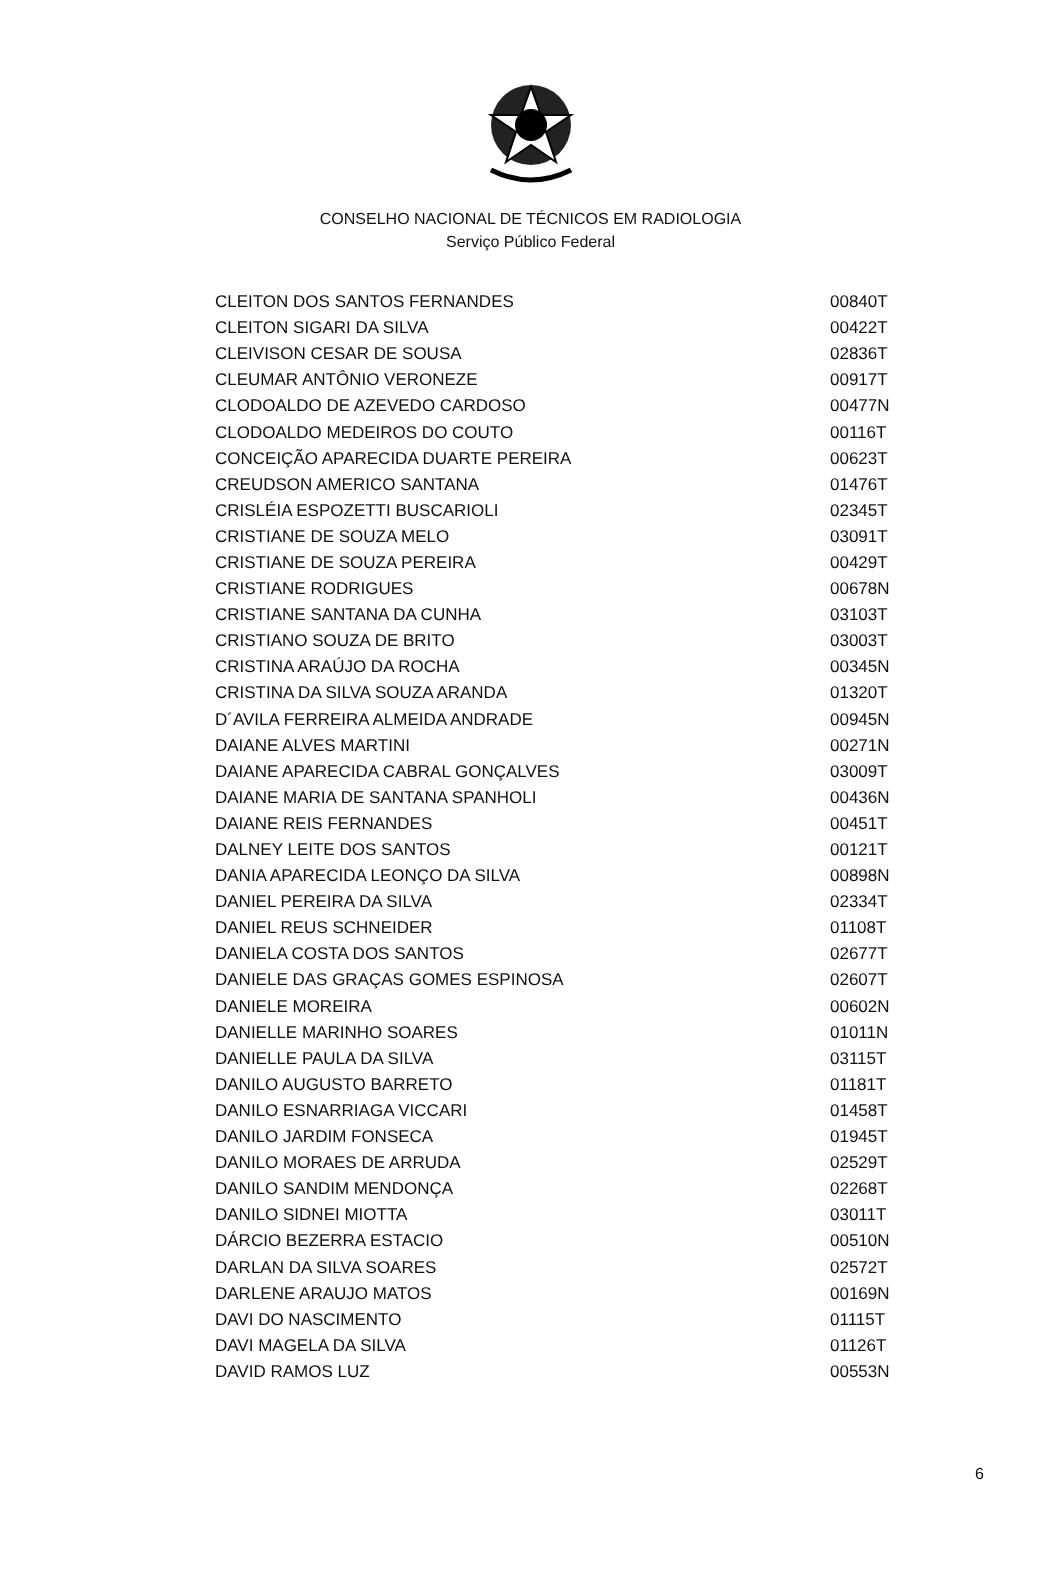CONSELHO NACIONAL DE TÉCNICOS EM RADIOLOGIA
Serviço Público Federal
| CLEITON DOS SANTOS FERNANDES | 00840T |
| CLEITON SIGARI DA SILVA | 00422T |
| CLEIVISON CESAR DE SOUSA | 02836T |
| CLEUMAR ANTÔNIO VERONEZE | 00917T |
| CLODOALDO DE AZEVEDO CARDOSO | 00477N |
| CLODOALDO MEDEIROS DO COUTO | 00116T |
| CONCEIÇÃO APARECIDA DUARTE PEREIRA | 00623T |
| CREUDSON AMERICO SANTANA | 01476T |
| CRISLÉIA ESPOZETTI BUSCARIOLI | 02345T |
| CRISTIANE DE SOUZA MELO | 03091T |
| CRISTIANE DE SOUZA PEREIRA | 00429T |
| CRISTIANE RODRIGUES | 00678N |
| CRISTIANE SANTANA DA CUNHA | 03103T |
| CRISTIANO SOUZA DE BRITO | 03003T |
| CRISTINA ARAÚJO DA ROCHA | 00345N |
| CRISTINA DA SILVA SOUZA ARANDA | 01320T |
| D´AVILA FERREIRA ALMEIDA ANDRADE | 00945N |
| DAIANE ALVES MARTINI | 00271N |
| DAIANE APARECIDA CABRAL GONÇALVES | 03009T |
| DAIANE MARIA DE SANTANA SPANHOLI | 00436N |
| DAIANE REIS FERNANDES | 00451T |
| DALNEY LEITE DOS SANTOS | 00121T |
| DANIA APARECIDA LEONÇO DA SILVA | 00898N |
| DANIEL PEREIRA DA SILVA | 02334T |
| DANIEL REUS SCHNEIDER | 01108T |
| DANIELA COSTA DOS SANTOS | 02677T |
| DANIELE DAS GRAÇAS GOMES ESPINOSA | 02607T |
| DANIELE MOREIRA | 00602N |
| DANIELLE MARINHO SOARES | 01011N |
| DANIELLE PAULA DA SILVA | 03115T |
| DANILO AUGUSTO BARRETO | 01181T |
| DANILO ESNARRIAGA VICCARI | 01458T |
| DANILO JARDIM FONSECA | 01945T |
| DANILO MORAES DE ARRUDA | 02529T |
| DANILO SANDIM MENDONÇA | 02268T |
| DANILO SIDNEI MIOTTA | 03011T |
| DÁRCIO BEZERRA ESTACIO | 00510N |
| DARLAN DA SILVA SOARES | 02572T |
| DARLENE ARAUJO MATOS | 00169N |
| DAVI DO NASCIMENTO | 01115T |
| DAVI MAGELA DA SILVA | 01126T |
| DAVID RAMOS LUZ | 00553N |
6